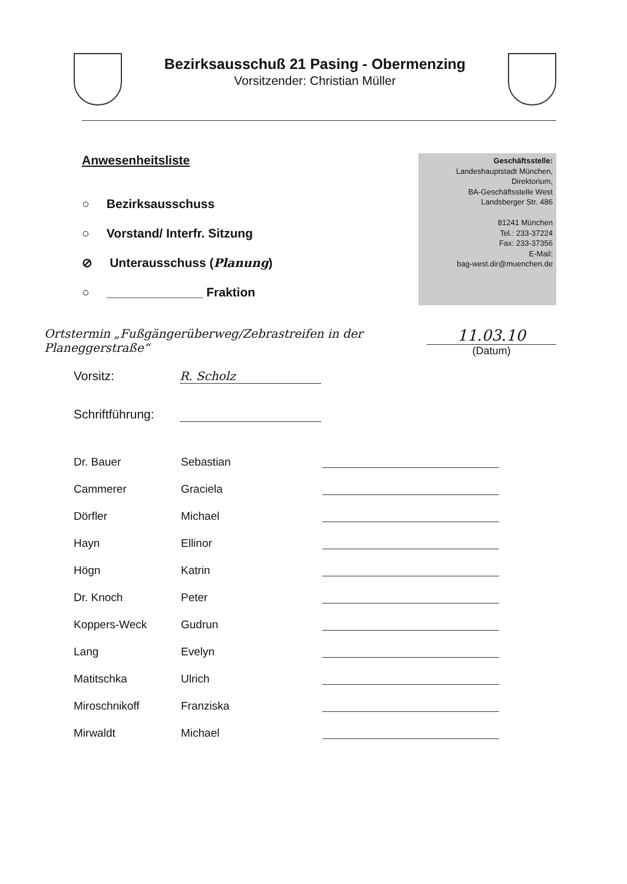Bezirksausschuß 21 Pasing - Obermenzing
Vorsitzender: Christian Müller
Anwesenheitsliste
○ Bezirksausschuss
○ Vorstand/ Interfr. Sitzung
⊘ Unterausschuss (Planung)
○ ______________ Fraktion
Geschäftsstelle:
Landeshauptstadt München,
Direktorium,
BA-Geschäftsstelle West
Landsberger Str. 486
81241 München
Tel.: 233-37224
Fax: 233-37356
E-Mail:
bag-west.dir@muenchen.de
Ortstermin „Fußgängerüberweg/Zebrastreifen in der Planeggerstraße“
11.03.10
(Datum)
Vorsitz: R. Scholz
Schriftführung:
| Dr. Bauer | Sebastian | |
| Cammerer | Graciela | |
| Dörfler | Michael | |
| Hayn | Ellinor | |
| Högn | Katrin | |
| Dr. Knoch | Peter | |
| Koppers-Weck | Gudrun | |
| Lang | Evelyn | |
| Matitschka | Ulrich | |
| Miroschnikoff | Franziska | |
| Mirwaldt | Michael | |